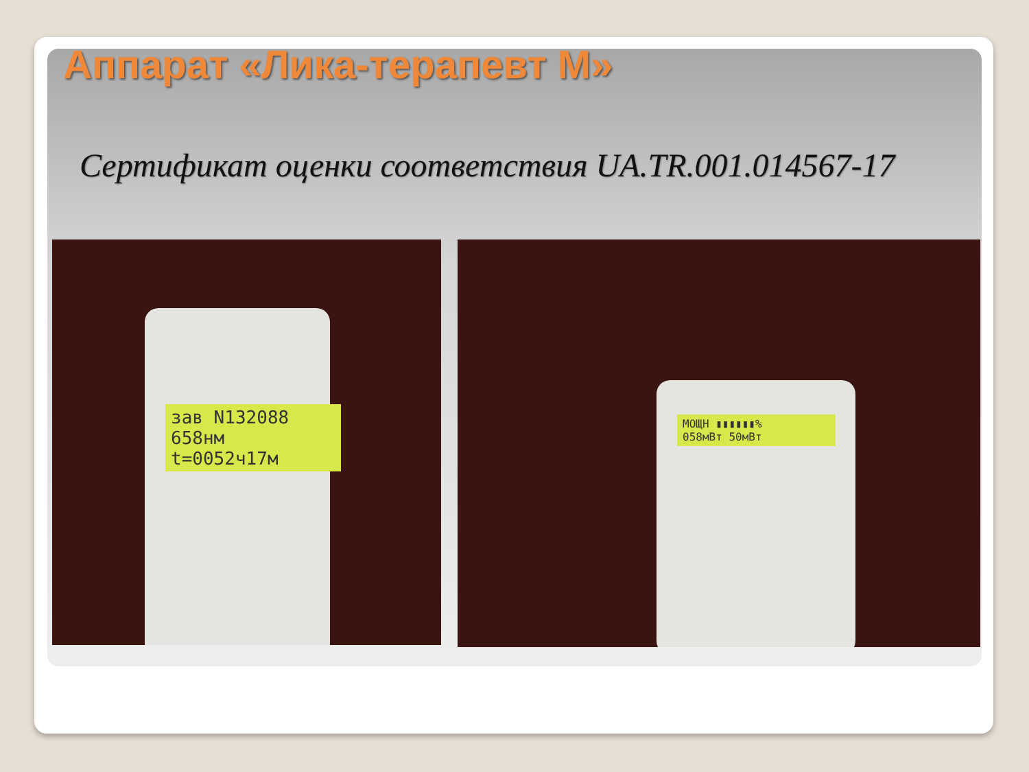Аппарат «Лика-терапевт М»
Сертификат оценки соответствия UA.TR.001.014567-17
зав N132088
658нм t=0052ч17м
МОЩН ▮▮▮▮▮▮%
058мВт 50мВт